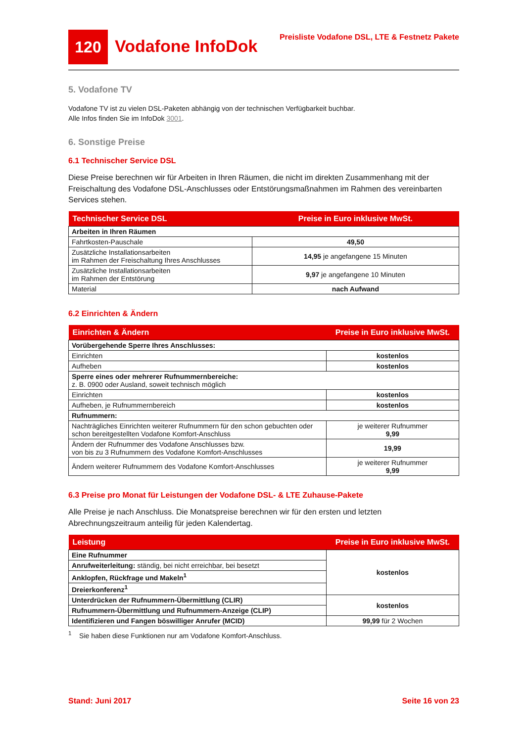120
Vodafone InfoDok
Preisliste Vodafone DSL, LTE & Festnetz Pakete
5. Vodafone TV
Vodafone TV ist zu vielen DSL-Paketen abhängig von der technischen Verfügbarkeit buchbar.
Alle Infos finden Sie im InfoDok 3001.
6. Sonstige Preise
6.1 Technischer Service DSL
Diese Preise berechnen wir für Arbeiten in Ihren Räumen, die nicht im direkten Zusammenhang mit der Freischaltung des Vodafone DSL-Anschlusses oder Entstörungsmaßnahmen im Rahmen des vereinbarten Services stehen.
| Technischer Service DSL | Preise in Euro inklusive MwSt. |
| Arbeiten in Ihren Räumen | |
| Fahrtkosten-Pauschale | 49,50 |
| Zusätzliche Installationsarbeiten im Rahmen der Freischaltung Ihres Anschlusses | 14,95 je angefangene 15 Minuten |
| Zusätzliche Installationsarbeiten im Rahmen der Entstörung | 9,97 je angefangene 10 Minuten |
| Material | nach Aufwand |
6.2 Einrichten & Ändern
| Einrichten & Ändern | Preise in Euro inklusive MwSt. |
| Vorübergehende Sperre Ihres Anschlusses: | |
| Einrichten | kostenlos |
| Aufheben | kostenlos |
| Sperre eines oder mehrerer Rufnummernbereiche: z. B. 0900 oder Ausland, soweit technisch möglich | |
| Einrichten | kostenlos |
| Aufheben, je Rufnummernbereich | kostenlos |
| Rufnummern: | |
| Nachträgliches Einrichten weiterer Rufnummern für den schon gebuchten oder schon bereitgestellten Vodafone Komfort-Anschluss | je weiterer Rufnummer 9,99 |
| Ändern der Rufnummer des Vodafone Anschlusses bzw. von bis zu 3 Rufnummern des Vodafone Komfort-Anschlusses | 19,99 |
| Ändern weiterer Rufnummern des Vodafone Komfort-Anschlusses | je weiterer Rufnummer 9,99 |
6.3 Preise pro Monat für Leistungen der Vodafone DSL- & LTE Zuhause-Pakete
Alle Preise je nach Anschluss. Die Monatspreise berechnen wir für den ersten und letzten Abrechnungszeitraum anteilig für jeden Kalendertag.
| Leistung | Preise in Euro inklusive MwSt. |
| Eine Rufnummer | kostenlos |
| Anrufweiterleitung: ständig, bei nicht erreichbar, bei besetzt | |
| Anklopfen, Rückfrage und Makeln<sup>1</sup> | |
| Dreierkonferenz<sup>1</sup> | |
| Unterdrücken der Rufnummern-Übermittlung (CLIR) | kostenlos |
| Rufnummern-Übermittlung und Rufnummern-Anzeige (CLIP) | |
| Identifizieren und Fangen böswilliger Anrufer (MCID) | 99,99 für 2 Wochen |
<sup>1</sup> Sie haben diese Funktionen nur am Vodafone Komfort-Anschluss.
Stand: Juni 2017 Seite 16 von 23